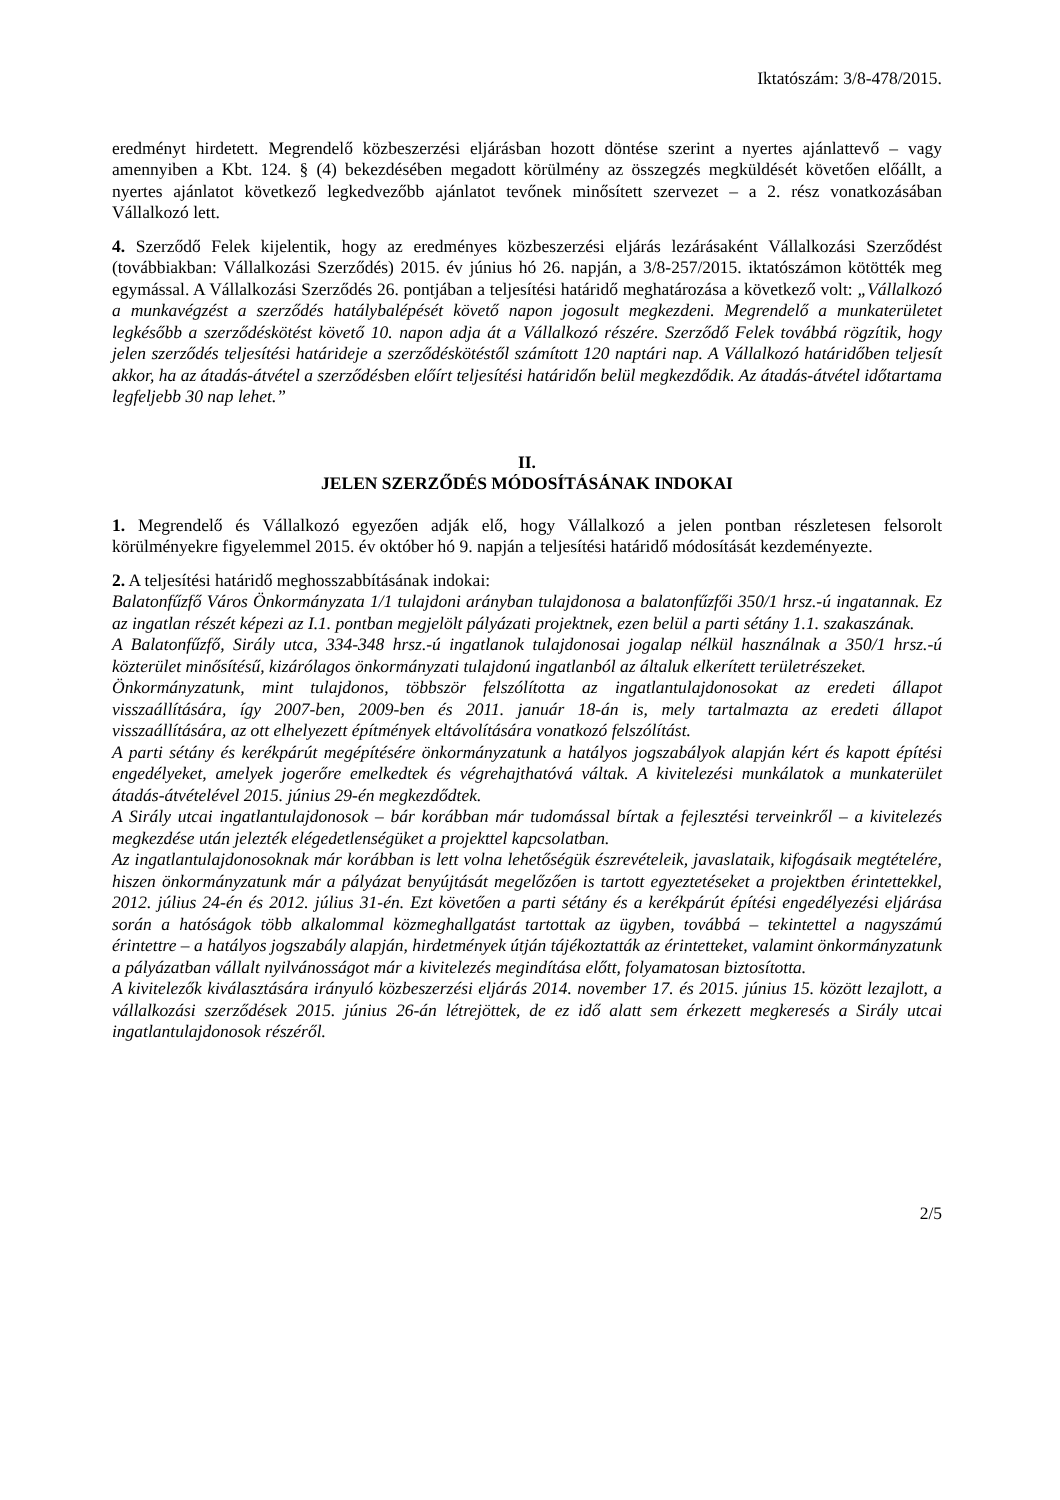Iktatószám: 3/8-478/2015.
eredményt hirdetett. Megrendelő közbeszerzési eljárásban hozott döntése szerint a nyertes ajánlattevő – vagy amennyiben a Kbt. 124. § (4) bekezdésében megadott körülmény az összegzés megküldését követően előállt, a nyertes ajánlatot következő legkedvezőbb ajánlatot tevőnek minősített szervezet – a 2. rész vonatkozásában Vállalkozó lett.
4. Szerződő Felek kijelentik, hogy az eredményes közbeszerzési eljárás lezárásaként Vállalkozási Szerződést (továbbiakban: Vállalkozási Szerződés) 2015. év június hó 26. napján, a 3/8-257/2015. iktatószámon kötötték meg egymással. A Vállalkozási Szerződés 26. pontjában a teljesítési határidő meghatározása a következő volt: „Vállalkozó a munkavégzést a szerződés hatálybalépését követő napon jogosult megkezdeni. Megrendelő a munkaterületet legkésőbb a szerződéskötést követő 10. napon adja át a Vállalkozó részére. Szerződő Felek továbbá rögzítik, hogy jelen szerződés teljesítési határideje a szerződéskötéstől számított 120 naptári nap. A Vállalkozó határidőben teljesít akkor, ha az átadás-átvétel a szerződésben előírt teljesítési határidőn belül megkezdődik. Az átadás-átvétel időtartama legfeljebb 30 nap lehet.”
II.
JELEN SZERZŐDÉS MÓDOSÍTÁSÁNAK INDOKAI
1. Megrendelő és Vállalkozó egyezően adják elő, hogy Vállalkozó a jelen pontban részletesen felsorolt körülményekre figyelemmel 2015. év október hó 9. napján a teljesítési határidő módosítását kezdeményezte.
2. A teljesítési határidő meghosszabbításának indokai:
Balatonfűzfő Város Önkormányzata 1/1 tulajdoni arányban tulajdonosa a balatonfűzfői 350/1 hrsz.-ú ingatannak. Ez az ingatlan részét képezi az I.1. pontban megjelölt pályázati projektnek, ezen belül a parti sétány 1.1. szakaszának.
A Balatonfűzfő, Sirály utca, 334-348 hrsz.-ú ingatlanok tulajdonosai jogalap nélkül használnak a 350/1 hrsz.-ú közterület minősítésű, kizárólagos önkormányzati tulajdonú ingatlanból az általuk elkerített területrészeket.
Önkormányzatunk, mint tulajdonos, többször felszólította az ingatlantulajdonosokat az eredeti állapot visszaállítására, így 2007-ben, 2009-ben és 2011. január 18-án is, mely tartalmazta az eredeti állapot visszaállítására, az ott elhelyezett építmények eltávolítására vonatkozó felszólítást.
A parti sétány és kerékpárút megépítésére önkormányzatunk a hatályos jogszabályok alapján kért és kapott építési engedélyeket, amelyek jogerőre emelkedtek és végrehajthatóvá váltak. A kivitelezési munkálatok a munkaterület átadás-átvételével 2015. június 29-én megkezdődtek.
A Sirály utcai ingatlantulajdonosok – bár korábban már tudomással bírtak a fejlesztési terveinkről – a kivitelezés megkezdése után jelezték elégedetlenségüket a projekttel kapcsolatban.
Az ingatlantulajdonosoknak már korábban is lett volna lehetőségük észrevételeik, javaslataik, kifogásaik megtételére, hiszen önkormányzatunk már a pályázat benyújtását megelőzően is tartott egyeztetéseket a projektben érintettekkel, 2012. július 24-én és 2012. július 31-én. Ezt követően a parti sétány és a kerékpárút építési engedélyezési eljárása során a hatóságok több alkalommal közmeghallgatást tartottak az ügyben, továbbá – tekintettel a nagyszámú érintettre – a hatályos jogszabály alapján, hirdetmények útján tájékoztatták az érintetteket, valamint önkormányzatunk a pályázatban vállalt nyilvánosságot már a kivitelezés megindítása előtt, folyamatosan biztosította.
A kivitelezők kiválasztására irányuló közbeszerzési eljárás 2014. november 17. és 2015. június 15. között lezajlott, a vállalkozási szerződések 2015. június 26-án létrejöttek, de ez idő alatt sem érkezett megkeresés a Sirály utcai ingatlantulajdonosok részéről.
2/5